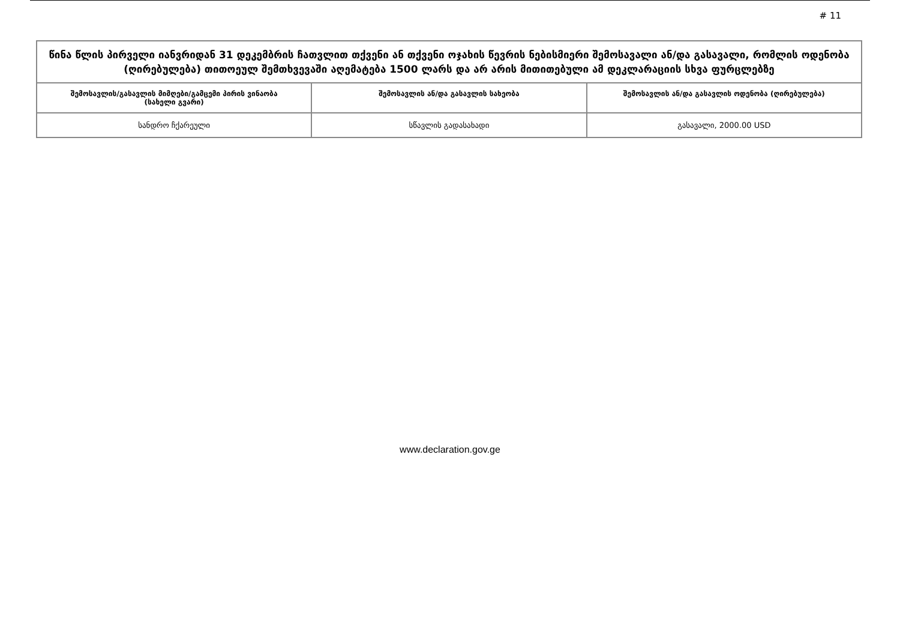# 11
| წინა წლის პირველი იანვრიდან 31 დეკემბრის ჩათვლით თქვენი ან თქვენი ოჯახის წევრის ნებისმიერი შემოსავალი ან/და გასავალი, რომლის ოდენობა (ღირებულება) თითოეულ შემთხვევაში აღემატება 1500 ლარს და არ არის მითითებული ამ დეკლარაციის სხვა ფურცლებზე | | |
| შემოსავლის/გასავლის მიმღები/გამცემი პირის ვინაობა (სახელი გვარი) | შემოსავლის ან/და გასავლის სახეობა | შემოსავლის ან/და გასავლის ოდენობა (ღირებულება) |
| სანდრო ჩქარეული | სწავლის გადასახადი | გასავალი, 2000.00 USD |
www.declaration.gov.ge